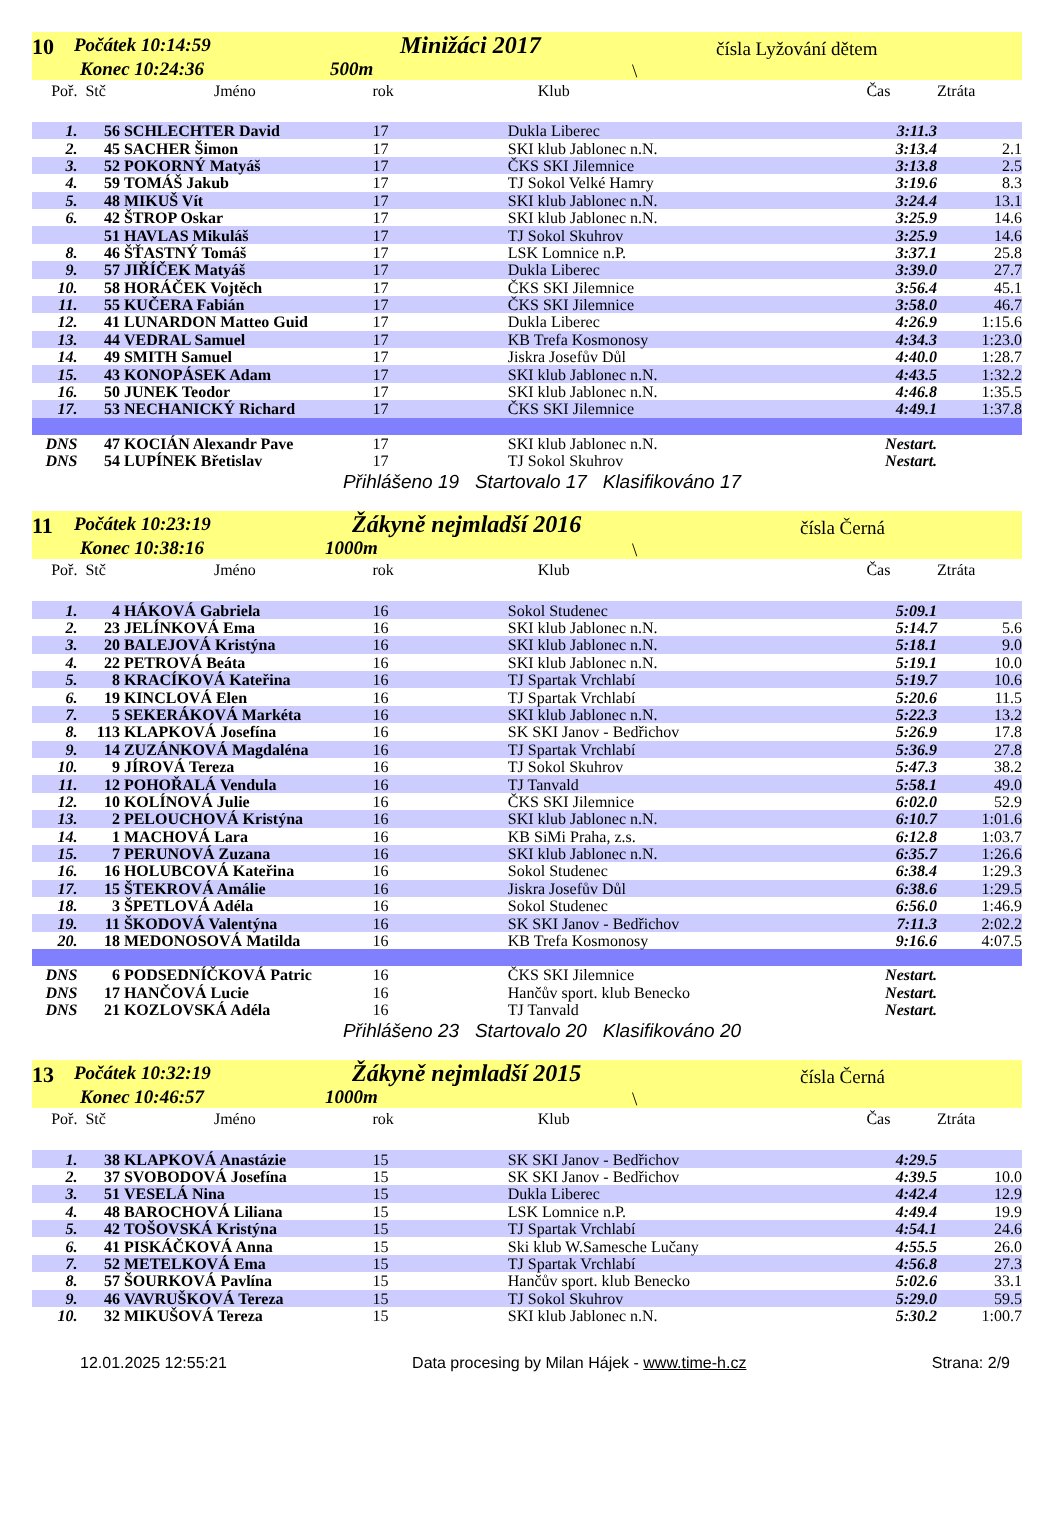10 Počátek 10:14:59
Konec 10:24:36 500m
Minižáci 2017 čísla Lyžování dětem
\
| Poř. | Stč | Jméno | rok | Klub | Čas | Ztráta |
| --- | --- | --- | --- | --- | --- | --- |
| 1. | 56 | SCHLECHTER David | 17 | Dukla Liberec | 3:11.3 | |
| 2. | 45 | SACHER Šimon | 17 | SKI klub Jablonec n.N. | 3:13.4 | 2.1 |
| 3. | 52 | POKORNÝ Matyáš | 17 | ČKS SKI Jilemnice | 3:13.8 | 2.5 |
| 4. | 59 | TOMÁŠ Jakub | 17 | TJ Sokol Velké Hamry | 3:19.6 | 8.3 |
| 5. | 48 | MIKUŠ Vít | 17 | SKI klub Jablonec n.N. | 3:24.4 | 13.1 |
| 6. | 42 | ŠTROP Oskar | 17 | SKI klub Jablonec n.N. | 3:25.9 | 14.6 |
| | 51 | HAVLAS Mikuláš | 17 | TJ Sokol Skuhrov | 3:25.9 | 14.6 |
| 8. | 46 | ŠŤASTNÝ Tomáš | 17 | LSK Lomnice n.P. | 3:37.1 | 25.8 |
| 9. | 57 | JIŘÍČEK Matyáš | 17 | Dukla Liberec | 3:39.0 | 27.7 |
| 10. | 58 | HORÁČEK Vojtěch | 17 | ČKS SKI Jilemnice | 3:56.4 | 45.1 |
| 11. | 55 | KUČERA Fabián | 17 | ČKS SKI Jilemnice | 3:58.0 | 46.7 |
| 12. | 41 | LUNARDON Matteo Guid | 17 | Dukla Liberec | 4:26.9 | 1:15.6 |
| 13. | 44 | VEDRAL Samuel | 17 | KB Trefa Kosmonosy | 4:34.3 | 1:23.0 |
| 14. | 49 | SMITH Samuel | 17 | Jiskra Josefův Důl | 4:40.0 | 1:28.7 |
| 15. | 43 | KONOPÁSEK Adam | 17 | SKI klub Jablonec n.N. | 4:43.5 | 1:32.2 |
| 16. | 50 | JUNEK Teodor | 17 | SKI klub Jablonec n.N. | 4:46.8 | 1:35.5 |
| 17. | 53 | NECHANICKÝ Richard | 17 | ČKS SKI Jilemnice | 4:49.1 | 1:37.8 |
| DNS | 47 | KOCIÁN Alexandr Pave | 17 | SKI klub Jablonec n.N. | Nestart. | |
| DNS | 54 | LUPÍNEK Břetislav | 17 | TJ Sokol Skuhrov | Nestart. | |
Přihlášeno 19 Startovalo 17 Klasifikováno 17
11 Počátek 10:23:19
Konec 10:38:16 1000m
Žákyně nejmladší 2016 čísla Černá
\
| Poř. | Stč | Jméno | rok | Klub | Čas | Ztráta |
| --- | --- | --- | --- | --- | --- | --- |
| 1. | 4 | HÁKOVÁ Gabriela | 16 | Sokol Studenec | 5:09.1 | |
| 2. | 23 | JELÍNKOVÁ Ema | 16 | SKI klub Jablonec n.N. | 5:14.7 | 5.6 |
| 3. | 20 | BALEJOVÁ Kristýna | 16 | SKI klub Jablonec n.N. | 5:18.1 | 9.0 |
| 4. | 22 | PETROVÁ Beáta | 16 | SKI klub Jablonec n.N. | 5:19.1 | 10.0 |
| 5. | 8 | KRACÍKOVÁ Kateřina | 16 | TJ Spartak Vrchlabí | 5:19.7 | 10.6 |
| 6. | 19 | KINCLOVÁ Elen | 16 | TJ Spartak Vrchlabí | 5:20.6 | 11.5 |
| 7. | 5 | SEKERÁKOVÁ Markéta | 16 | SKI klub Jablonec n.N. | 5:22.3 | 13.2 |
| 8. | 113 | KLAPKOVÁ Josefína | 16 | SK SKI Janov - Bedřichov | 5:26.9 | 17.8 |
| 9. | 14 | ZUZÁNKOVÁ Magdaléna | 16 | TJ Spartak Vrchlabí | 5:36.9 | 27.8 |
| 10. | 9 | JÍROVÁ Tereza | 16 | TJ Sokol Skuhrov | 5:47.3 | 38.2 |
| 11. | 12 | POHOŘALÁ Vendula | 16 | TJ Tanvald | 5:58.1 | 49.0 |
| 12. | 10 | KOLÍNOVÁ Julie | 16 | ČKS SKI Jilemnice | 6:02.0 | 52.9 |
| 13. | 2 | PELOUCHOVÁ Kristýna | 16 | SKI klub Jablonec n.N. | 6:10.7 | 1:01.6 |
| 14. | 1 | MACHOVÁ Lara | 16 | KB SiMi Praha, z.s. | 6:12.8 | 1:03.7 |
| 15. | 7 | PERUNOVÁ Zuzana | 16 | SKI klub Jablonec n.N. | 6:35.7 | 1:26.6 |
| 16. | 16 | HOLUBCOVÁ Kateřina | 16 | Sokol Studenec | 6:38.4 | 1:29.3 |
| 17. | 15 | ŠTEKROVÁ Amálie | 16 | Jiskra Josefův Důl | 6:38.6 | 1:29.5 |
| 18. | 3 | ŠPETLOVÁ Adéla | 16 | Sokol Studenec | 6:56.0 | 1:46.9 |
| 19. | 11 | ŠKODOVÁ Valentýna | 16 | SK SKI Janov - Bedřichov | 7:11.3 | 2:02.2 |
| 20. | 18 | MEDONOSOVÁ Matilda | 16 | KB Trefa Kosmonosy | 9:16.6 | 4:07.5 |
| DNS | 6 | PODSEDNÍČKOVÁ Patric | 16 | ČKS SKI Jilemnice | Nestart. | |
| DNS | 17 | HANČOVÁ Lucie | 16 | Hančův sport. klub Benecko | Nestart. | |
| DNS | 21 | KOZLOVSKÁ Adéla | 16 | TJ Tanvald | Nestart. | |
Přihlášeno 23 Startovalo 20 Klasifikováno 20
13 Počátek 10:32:19
Konec 10:46:57 1000m
Žákyně nejmladší 2015 čísla Černá
\
| Poř. | Stč | Jméno | rok | Klub | Čas | Ztráta |
| --- | --- | --- | --- | --- | --- | --- |
| 1. | 38 | KLAPKOVÁ Anastázie | 15 | SK SKI Janov - Bedřichov | 4:29.5 | |
| 2. | 37 | SVOBODOVÁ Josefína | 15 | SK SKI Janov - Bedřichov | 4:39.5 | 10.0 |
| 3. | 51 | VESELÁ Nina | 15 | Dukla Liberec | 4:42.4 | 12.9 |
| 4. | 48 | BAROCHOVÁ Liliana | 15 | LSK Lomnice n.P. | 4:49.4 | 19.9 |
| 5. | 42 | TOŠOVSKÁ Kristýna | 15 | TJ Spartak Vrchlabí | 4:54.1 | 24.6 |
| 6. | 41 | PISKÁČKOVÁ Anna | 15 | Ski klub W.Samesche Lučany | 4:55.5 | 26.0 |
| 7. | 52 | METELKOVÁ Ema | 15 | TJ Spartak Vrchlabí | 4:56.8 | 27.3 |
| 8. | 57 | ŠOURKOVÁ Pavlína | 15 | Hančův sport. klub Benecko | 5:02.6 | 33.1 |
| 9. | 46 | VAVRUŠKOVÁ Tereza | 15 | TJ Sokol Skuhrov | 5:29.0 | 59.5 |
| 10. | 32 | MIKUŠOVÁ Tereza | 15 | SKI klub Jablonec n.N. | 5:30.2 | 1:00.7 |
12.01.2025 12:55:21 Data procesing by Milan Hájek - www.time-h.cz Strana: 2/9